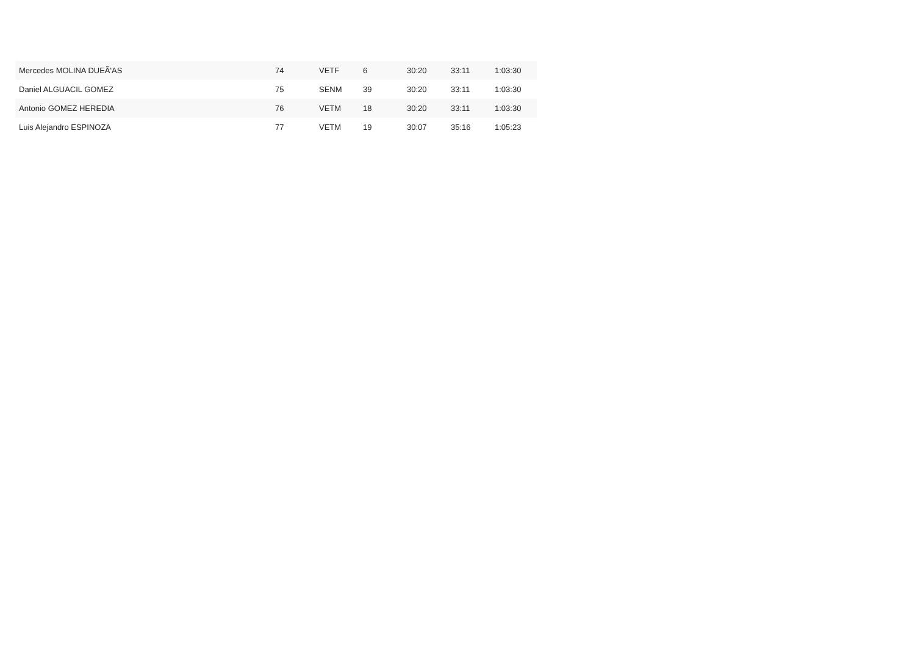| Mercedes MOLINA DUEÃ'AS | 74 | VETF | 6 | 30:20 | 33:11 | 1:03:30 |
| Daniel ALGUACIL GOMEZ | 75 | SENM | 39 | 30:20 | 33:11 | 1:03:30 |
| Antonio GOMEZ HEREDIA | 76 | VETM | 18 | 30:20 | 33:11 | 1:03:30 |
| Luis Alejandro ESPINOZA | 77 | VETM | 19 | 30:07 | 35:16 | 1:05:23 |